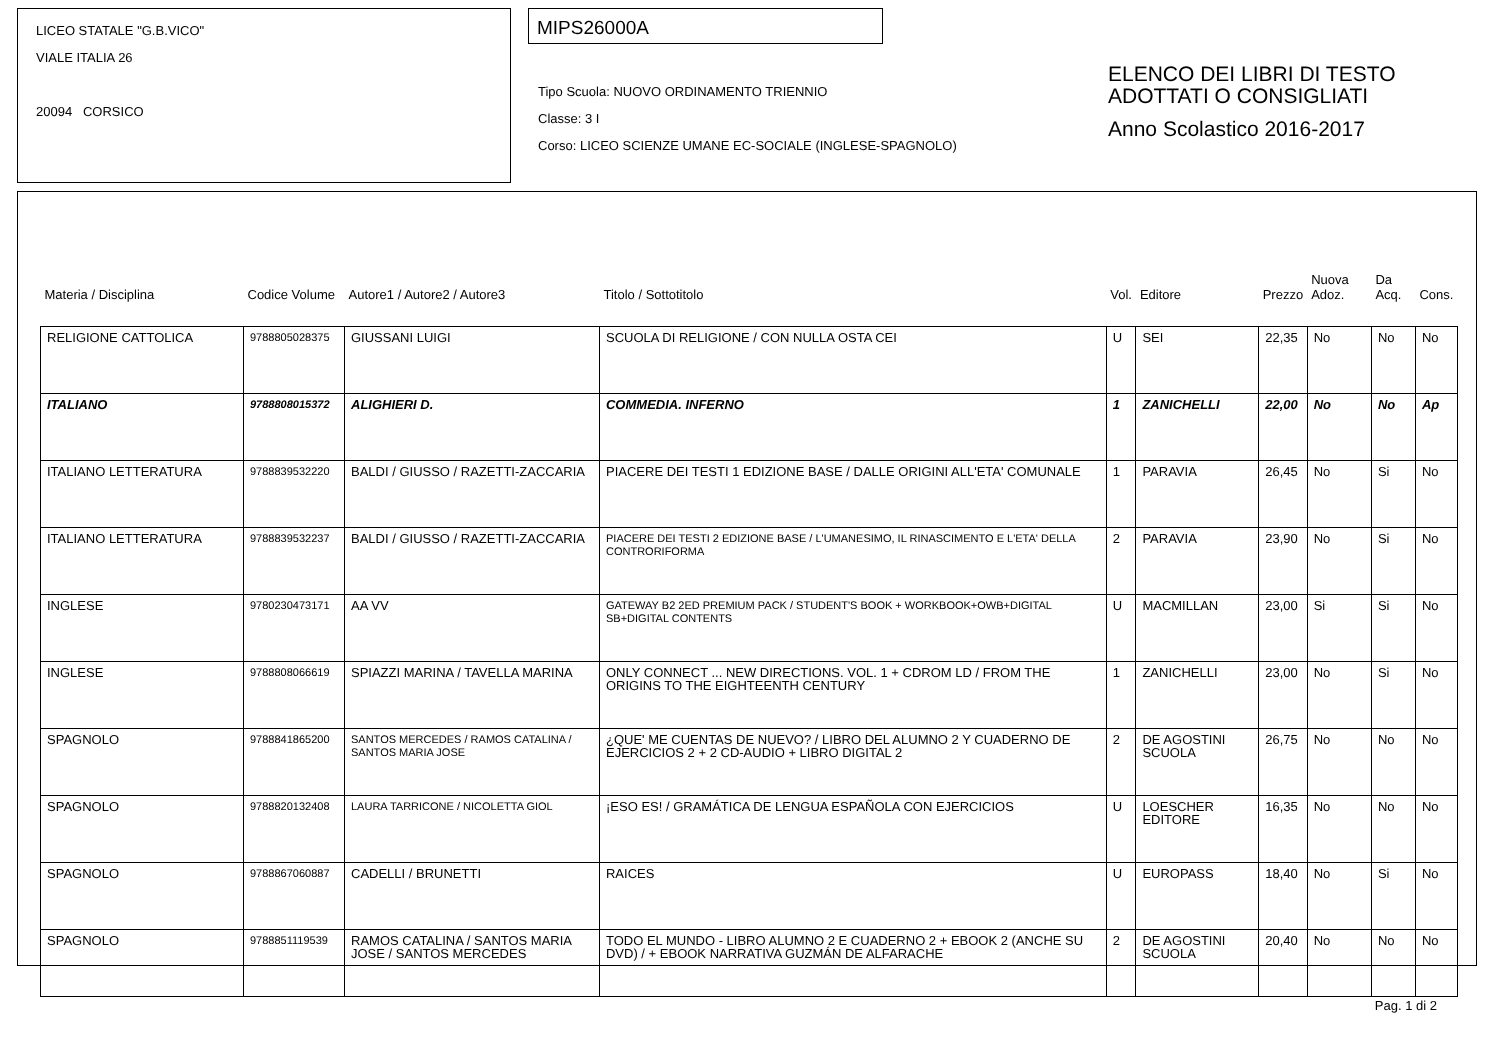LICEO STATALE "G.B.VICO"
VIALE ITALIA 26
20094 CORSICO
MIPS26000A
Tipo Scuola: NUOVO ORDINAMENTO TRIENNIO
Classe: 3 I
Corso: LICEO SCIENZE UMANE EC-SOCIALE (INGLESE-SPAGNOLO)
ELENCO DEI LIBRI DI TESTO
ADOTTATI O CONSIGLIATI
Anno Scolastico 2016-2017
| Materia / Disciplina | Codice Volume | Autore1 / Autore2 / Autore3 | Titolo / Sottotitolo | Vol. | Editore | Prezzo | Nuova Adoz. | Da Acq. | Cons. |
| --- | --- | --- | --- | --- | --- | --- | --- | --- | --- |
| RELIGIONE CATTOLICA | 9788805028375 | GIUSSANI LUIGI | SCUOLA DI RELIGIONE / CON NULLA OSTA CEI | U | SEI | 22,35 | No | No | No |
| ITALIANO | 9788808015372 | ALIGHIERI D. | COMMEDIA. INFERNO | 1 | ZANICHELLI | 22,00 | No | No | Ap |
| ITALIANO LETTERATURA | 9788839532220 | BALDI / GIUSSO / RAZETTI-ZACCARIA | PIACERE DEI TESTI 1 EDIZIONE BASE / DALLE ORIGINI ALL'ETA' COMUNALE | 1 | PARAVIA | 26,45 | No | Si | No |
| ITALIANO LETTERATURA | 9788839532237 | BALDI / GIUSSO / RAZETTI-ZACCARIA | PIACERE DEI TESTI 2 EDIZIONE BASE / L'UMANESIMO, IL RINASCIMENTO E L'ETA' DELLA CONTRORIFORMA | 2 | PARAVIA | 23,90 | No | Si | No |
| INGLESE | 9780230473171 | AA VV | GATEWAY B2 2ED PREMIUM PACK / STUDENT'S BOOK + WORKBOOK+OWB+DIGITAL SB+DIGITAL CONTENTS | U | MACMILLAN | 23,00 | Si | Si | No |
| INGLESE | 9788808066619 | SPIAZZI MARINA / TAVELLA MARINA | ONLY CONNECT ... NEW DIRECTIONS. VOL. 1 + CDROM LD / FROM THE ORIGINS TO THE EIGHTEENTH CENTURY | 1 | ZANICHELLI | 23,00 | No | Si | No |
| SPAGNOLO | 9788841865200 | SANTOS MERCEDES / RAMOS CATALINA / SANTOS MARIA JOSE | ¿QUE' ME CUENTAS DE NUEVO? / LIBRO DEL ALUMNO 2 Y CUADERNO DE EJERCICIOS 2 + 2 CD-AUDIO + LIBRO DIGITAL 2 | 2 | DE AGOSTINI SCUOLA | 26,75 | No | No | No |
| SPAGNOLO | 9788820132408 | LAURA TARRICONE / NICOLETTA GIOL | ¡ESO ES! / GRAMÁTICA DE LENGUA ESPAÑOLA CON EJERCICIOS | U | LOESCHER EDITORE | 16,35 | No | No | No |
| SPAGNOLO | 9788867060887 | CADELLI / BRUNETTI | RAICES | U | EUROPASS | 18,40 | No | Si | No |
| SPAGNOLO | 9788851119539 | RAMOS CATALINA / SANTOS MARIA JOSE / SANTOS MERCEDES | TODO EL MUNDO - LIBRO ALUMNO 2 E CUADERNO 2 + EBOOK 2 (ANCHE SU DVD) / + EBOOK NARRATIVA GUZMÁN DE ALFARACHE | 2 | DE AGOSTINI SCUOLA | 20,40 | No | No | No |
Pag. 1 di 2